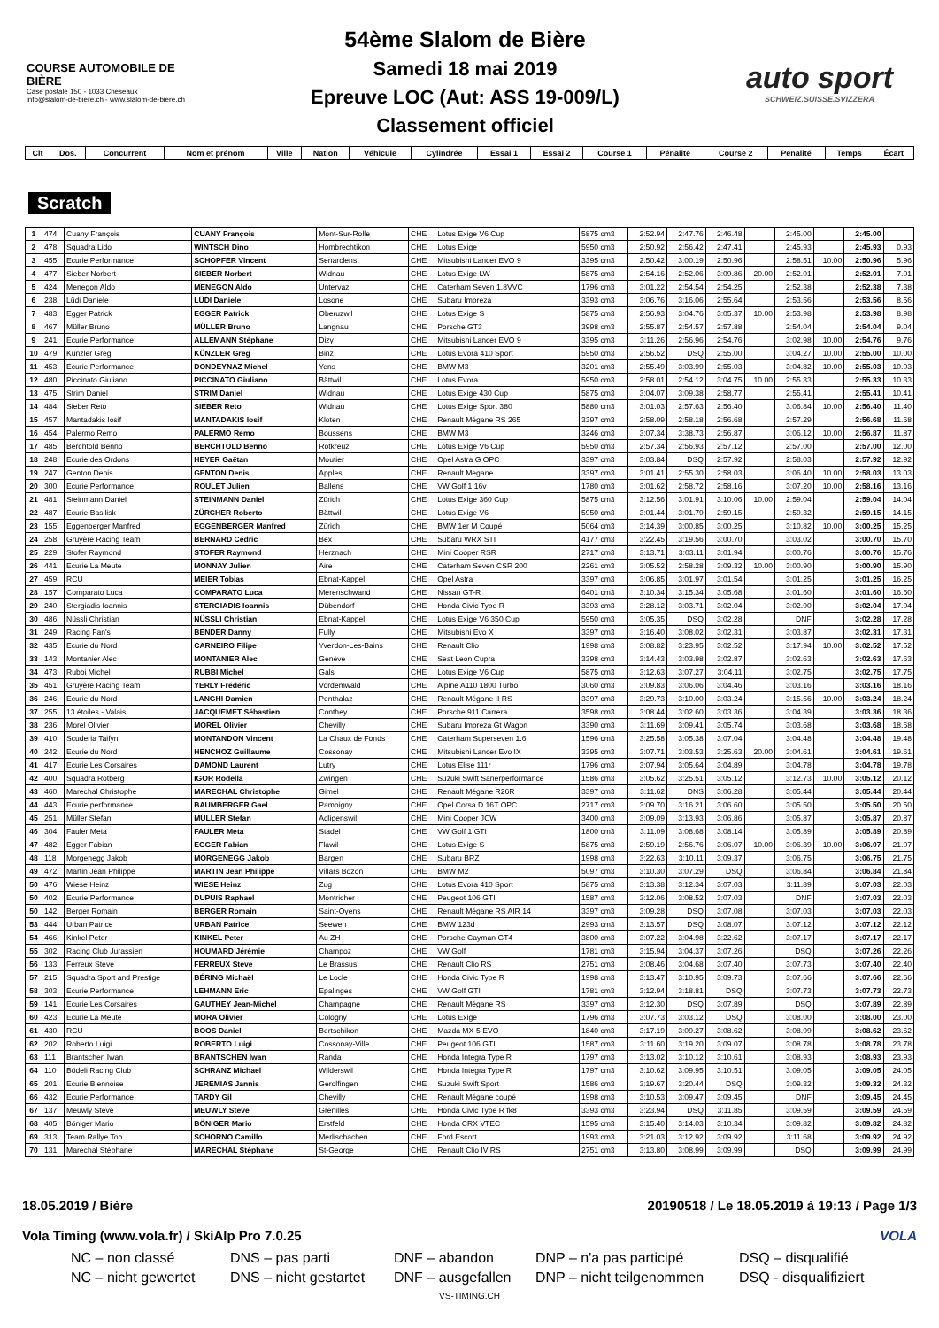COURSE AUTOMOBILE DE BIÈRE
Case postale 150 - 1033 Cheseaux
info@slalom-de-biere.ch - www.slalom-de-biere.ch
54ème Slalom de Bière
Samedi 18 mai 2019
Epreuve LOC (Aut: ASS 19-009/L)
Classement officiel
auto sport
SCHWEIZ.SUISSE.SVIZZERA
| Clt | Dos. | Concurrent | Nom et prénom | Ville | Nation | Véhicule | Cylindrée | Essai 1 | Essai 2 | Course 1 | Pénalité | Course 2 | Pénalité | Temps | Écart |
| --- | --- | --- | --- | --- | --- | --- | --- | --- | --- | --- | --- | --- | --- | --- | --- |
Scratch
| 1 | 474 | Cuany François | CUANY François | Mont-Sur-Rolle | CHE | Lotus Exige V6 Cup | 5875 cm3 | 2:52.94 | 2:47.76 | 2:46.48 | | 2:45.00 | | 2:45.00 | |
| 2 | 478 | Squadra Lido | WINTSCH Dino | Hombrechtikon | CHE | Lotus Exige | 5950 cm3 | 2:50.92 | 2:56.42 | 2:47.41 | | 2:45.93 | | 2:45.93 | 0.93 |
| 3 | 455 | Ecurie Performance | SCHOPFER Vincent | Senarclens | CHE | Mitsubishi Lancer EVO 9 | 3395 cm3 | 2:50.42 | 3:00.19 | 2:50.96 | | 2:58.51 | 10.00 | 2:50.96 | 5.96 |
| 4 | 477 | Sieber Norbert | SIEBER Norbert | Widnau | CHE | Lotus Exige LW | 5875 cm3 | 2:54.16 | 2:52.06 | 3:09.86 | 20.00 | 2:52.01 | | 2:52.01 | 7.01 |
| 5 | 424 | Menegon Aldo | MENEGON Aldo | Untervaz | CHE | Caterham Seven 1.8VVC | 1796 cm3 | 3:01.22 | 2:54.54 | 2:54.25 | | 2:52.38 | | 2:52.38 | 7.38 |
| 6 | 238 | Lüdi Daniele | LÜDI Daniele | Losone | CHE | Subaru Impreza | 3393 cm3 | 3:06.76 | 3:16.06 | 2:55.64 | | 2:53.56 | | 2:53.56 | 8.56 |
| 7 | 483 | Egger Patrick | EGGER Patrick | Oberuzwil | CHE | Lotus Exige S | 5875 cm3 | 2:56.93 | 3:04.76 | 3:05.37 | 10.00 | 2:53.98 | | 2:53.98 | 8.98 |
| 8 | 467 | Müller Bruno | MÜLLER Bruno | Langnau | CHE | Porsche GT3 | 3998 cm3 | 2:55.87 | 2:54.57 | 2:57.88 | | 2:54.04 | | 2:54.04 | 9.04 |
| 9 | 241 | Ecurie Performance | ALLEMANN Stéphane | Dizy | CHE | Mitsubishi Lancer EVO 9 | 3395 cm3 | 3:11.26 | 2:56.96 | 2:54.76 | | 3:02.98 | 10.00 | 2:54.76 | 9.76 |
| 10 | 479 | Künzler Greg | KÜNZLER Greg | Binz | CHE | Lotus Evora 410 Sport | 5950 cm3 | 2:56.52 | DSQ | 2:55.00 | | 3:04.27 | 10.00 | 2:55.00 | 10.00 |
| 11 | 453 | Ecurie Performance | DONDEYNAZ Michel | Yens | CHE | BMW M3 | 3201 cm3 | 2:55.49 | 3:03.99 | 2:55.03 | | 3:04.82 | 10.00 | 2:55.03 | 10.03 |
| 12 | 480 | Piccinato Giuliano | PICCINATO Giuliano | Bättwil | CHE | Lotus Evora | 5950 cm3 | 2:58.01 | 2:54.12 | 3:04.75 | 10.00 | 2:55.33 | | 2:55.33 | 10.33 |
| 13 | 475 | Strim Daniel | STRIM Daniel | Widnau | CHE | Lotus Exige 430 Cup | 5875 cm3 | 3:04.07 | 3:09.38 | 2:58.77 | | 2:55.41 | | 2:55.41 | 10.41 |
| 14 | 484 | Sieber Reto | SIEBER Reto | Widnau | CHE | Lotus Exige Sport 380 | 5880 cm3 | 3:01.03 | 2:57.63 | 2:56.40 | | 3:06.84 | 10.00 | 2:56.40 | 11.40 |
| 15 | 457 | Mantadakis Iosif | MANTADAKIS Iosif | Kloten | CHE | Renault Mégane RS 265 | 3397 cm3 | 2:58.09 | 2:58.18 | 2:56.68 | | 2:57.29 | | 2:56.68 | 11.68 |
| 16 | 454 | Palermo Remo | PALERMO Remo | Boussens | CHE | BMW M3 | 3246 cm3 | 3:07.34 | 3:38.73 | 2:56.87 | | 3:06.12 | 10.00 | 2:56.87 | 11.87 |
| 17 | 485 | Berchtold Benno | BERCHTOLD Benno | Rotkreuz | CHE | Lotus Exige V6 Cup | 5950 cm3 | 2:57.34 | 2:56.93 | 2:57.12 | | 2:57.00 | | 2:57.00 | 12.00 |
| 18 | 248 | Ecurie des Ordons | HEYER Gaëtan | Moutier | CHE | Opel Astra G OPC | 3397 cm3 | 3:03.84 | DSQ | 2:57.92 | | 2:58.03 | | 2:57.92 | 12.92 |
| 19 | 247 | Genton Denis | GENTON Denis | Apples | CHE | Renault Megane | 3397 cm3 | 3:01.41 | 2:55.30 | 2:58.03 | | 3:06.40 | 10.00 | 2:58.03 | 13.03 |
| 20 | 300 | Ecurie Performance | ROULET Julien | Ballens | CHE | VW Golf 1 16v | 1780 cm3 | 3:01.62 | 2:58.72 | 2:58.16 | | 3:07.20 | 10.00 | 2:58.16 | 13.16 |
| 21 | 481 | Steinmann Daniel | STEINMANN Daniel | Zürich | CHE | Lotus Exige 360 Cup | 5875 cm3 | 3:12.56 | 3:01.91 | 3:10.06 | 10.00 | 2:59.04 | | 2:59.04 | 14.04 |
| 22 | 487 | Ecurie Basilisk | ZÜRCHER Roberto | Bättwil | CHE | Lotus Exige V6 | 5950 cm3 | 3:01.44 | 3:01.79 | 2:59.15 | | 2:59.32 | | 2:59.15 | 14.15 |
| 23 | 155 | Eggenberger Manfred | EGGENBERGER Manfred | Zürich | CHE | BMW 1er M Coupé | 5064 cm3 | 3:14.39 | 3:00.85 | 3:00.25 | | 3:10.82 | 10.00 | 3:00.25 | 15.25 |
| 24 | 258 | Gruyère Racing Team | BERNARD Cédric | Bex | CHE | Subaru WRX STI | 4177 cm3 | 3:22.45 | 3:19.56 | 3:00.70 | | 3:03.02 | | 3:00.70 | 15.70 |
| 25 | 229 | Stofer Raymond | STOFER Raymond | Herznach | CHE | Mini Cooper RSR | 2717 cm3 | 3:13.71 | 3:03.11 | 3:01.94 | | 3:00.76 | | 3:00.76 | 15.76 |
| 26 | 441 | Ecurie La Meute | MONNAY Julien | Aire | CHE | Caterham Seven CSR 200 | 2261 cm3 | 3:05.52 | 2:58.28 | 3:09.32 | 10.00 | 3:00.90 | | 3:00.90 | 15.90 |
| 27 | 459 | RCU | MEIER Tobias | Ebnat-Kappel | CHE | Opel Astra | 3397 cm3 | 3:06.85 | 3:01.97 | 3:01.54 | | 3:01.25 | | 3:01.25 | 16.25 |
| 28 | 157 | Comparato Luca | COMPARATO Luca | Merenschwand | CHE | Nissan GT-R | 6401 cm3 | 3:10.34 | 3:15.34 | 3:05.68 | | 3:01.60 | | 3:01.60 | 16.60 |
| 29 | 240 | Stergiadis Ioannis | STERGIADIS Ioannis | Dübendorf | CHE | Honda Civic Type R | 3393 cm3 | 3:28.12 | 3:03.71 | 3:02.04 | | 3:02.90 | | 3:02.04 | 17.04 |
| 30 | 486 | Nüssli Christian | NÜSSLI Christian | Ebnat-Kappel | CHE | Lotus Exige V6 350 Cup | 5950 cm3 | 3:05.35 | DSQ | 3:02.28 | | DNF | | 3:02.28 | 17.28 |
| 31 | 249 | Racing Fan's | BENDER Danny | Fully | CHE | Mitsubishi Evo X | 3397 cm3 | 3:16.40 | 3:08.02 | 3:02.31 | | 3:03.87 | | 3:02.31 | 17.31 |
| 32 | 435 | Ecurie du Nord | CARNEIRO Filipe | Yverdon-Les-Bains | CHE | Renault Clio | 1998 cm3 | 3:08.82 | 3:23.95 | 3:02.52 | | 3:17.94 | 10.00 | 3:02.52 | 17.52 |
| 33 | 143 | Montanier Alec | MONTANIER Alec | Genève | CHE | Seat Leon Cupra | 3398 cm3 | 3:14.43 | 3:03.98 | 3:02.87 | | 3:02.63 | | 3:02.63 | 17.63 |
| 34 | 473 | Rubbi Michel | RUBBI Michel | Gals | CHE | Lotus Exige V6 Cup | 5875 cm3 | 3:12.63 | 3:07.27 | 3:04.11 | | 3:02.75 | | 3:02.75 | 17.75 |
| 35 | 451 | Gruyère Racing Team | YERLY Frédéric | Vordemwald | CHE | Alpine A110 1800 Turbo | 3060 cm3 | 3:09.83 | 3:06.06 | 3:04.46 | | 3:03.16 | | 3:03.16 | 18.16 |
| 36 | 246 | Ecurie du Nord | LANGHI Damien | Penthalaz | CHE | Renault Mégane II RS | 3397 cm3 | 3:29.73 | 3:10.00 | 3:03.24 | | 3:15.56 | 10.00 | 3:03.24 | 18.24 |
| 37 | 255 | 13 étoiles - Valais | JACQUEMET Sébastien | Conthey | CHE | Porsche 911 Carrera | 3598 cm3 | 3:08.44 | 3:02.60 | 3:03.36 | | 3:04.39 | | 3:03.36 | 18.36 |
| 38 | 236 | Morel Olivier | MOREL Olivier | Chevilly | CHE | Subaru Impreza Gt Wagon | 3390 cm3 | 3:11.69 | 3:09.41 | 3:05.74 | | 3:03.68 | | 3:03.68 | 18.68 |
| 39 | 410 | Scuderia Taifyn | MONTANDON Vincent | La Chaux de Fonds | CHE | Caterham Superseven 1.6i | 1596 cm3 | 3:25.58 | 3:05.38 | 3:07.04 | | 3:04.48 | | 3:04.48 | 19.48 |
| 40 | 242 | Ecurie du Nord | HENCHOZ Guillaume | Cossonay | CHE | Mitsubishi Lancer Evo IX | 3395 cm3 | 3:07.71 | 3:03.53 | 3:25.63 | 20.00 | 3:04.61 | | 3:04.61 | 19.61 |
| 41 | 417 | Ecurie Les Corsaires | DAMOND Laurent | Lutry | CHE | Lotus Elise 111r | 1796 cm3 | 3:07.94 | 3:05.64 | 3:04.89 | | 3:04.78 | | 3:04.78 | 19.78 |
| 42 | 400 | Squadra Rotberg | IGOR Rodella | Zwingen | CHE | Suzuki Swift Sanerperformance | 1586 cm3 | 3:05.62 | 3:25.51 | 3:05.12 | | 3:12.73 | 10.00 | 3:05.12 | 20.12 |
| 43 | 460 | Marechal Christophe | MARECHAL Christophe | Gimel | CHE | Renault Mégane R26R | 3397 cm3 | 3:11.62 | DNS | 3:06.28 | | 3:05.44 | | 3:05.44 | 20.44 |
| 44 | 443 | Ecurie performance | BAUMBERGER Gael | Pampigny | CHE | Opel Corsa D 16T OPC | 2717 cm3 | 3:09.70 | 3:16.21 | 3:06.60 | | 3:05.50 | | 3:05.50 | 20.50 |
| 45 | 251 | Müller Stefan | MÜLLER Stefan | Adligenswil | CHE | Mini Cooper JCW | 3400 cm3 | 3:09.09 | 3:13.93 | 3:06.86 | | 3:05.87 | | 3:05.87 | 20.87 |
| 46 | 304 | Fauler Meta | FAULER Meta | Stadel | CHE | VW Golf 1 GTI | 1800 cm3 | 3:11.09 | 3:08.68 | 3:08.14 | | 3:05.89 | | 3:05.89 | 20.89 |
| 47 | 482 | Egger Fabian | EGGER Fabian | Flawil | CHE | Lotus Exige S | 5875 cm3 | 2:59.19 | 2:56.76 | 3:06.07 | 10.00 | 3:06.39 | 10.00 | 3:06.07 | 21.07 |
| 48 | 118 | Morgenegg Jakob | MORGENEGG Jakob | Bargen | CHE | Subaru BRZ | 1998 cm3 | 3:22.63 | 3:10.11 | 3:09.37 | | 3:06.75 | | 3:06.75 | 21.75 |
| 49 | 472 | Martin Jean Philippe | MARTIN Jean Philippe | Villars Bozon | CHE | BMW M2 | 5097 cm3 | 3:10.30 | 3:07.29 | DSQ | | 3:06.84 | | 3:06.84 | 21.84 |
| 50 | 476 | Wiese Heinz | WIESE Heinz | Zug | CHE | Lotus Evora 410 Sport | 5875 cm3 | 3:13.38 | 3:12.34 | 3:07.03 | | 3:11.89 | | 3:07.03 | 22.03 |
| 50 | 402 | Ecurie Performance | DUPUIS Raphael | Montricher | CHE | Peugeot 106 GTI | 1587 cm3 | 3:12.06 | 3:08.52 | 3:07.03 | | DNF | | 3:07.03 | 22.03 |
| 50 | 142 | Berger Romain | BERGER Romain | Saint-Oyens | CHE | Renault Mégane RS AIR 14 | 3397 cm3 | 3:09.28 | DSQ | 3:07.08 | | 3:07.03 | | 3:07.03 | 22.03 |
| 53 | 444 | Urban Patrice | URBAN Patrice | Seewen | CHE | BMW 123d | 2993 cm3 | 3:13.57 | DSQ | 3:08.07 | | 3:07.12 | | 3:07.12 | 22.12 |
| 54 | 466 | Kinkel Peter | KINKEL Peter | Au ZH | CHE | Porsche Cayman GT4 | 3800 cm3 | 3:07.22 | 3:04.98 | 3:22.62 | | 3:07.17 | | 3:07.17 | 22.17 |
| 55 | 302 | Racing Club Jurassien | HOUMARD Jérémie | Champoz | CHE | VW Golf | 1781 cm3 | 3:15.94 | 3:04.37 | 3:07.26 | | DSQ | | 3:07.26 | 22.26 |
| 56 | 133 | Ferreux Steve | FERREUX Steve | Le Brassus | CHE | Renault Clio RS | 2751 cm3 | 3:08.46 | 3:04.68 | 3:07.40 | | 3:07.73 | | 3:07.40 | 22.40 |
| 57 | 215 | Squadra Sport and Prestige | BÉRING Michaël | Le Locle | CHE | Honda Civic Type R | 1998 cm3 | 3:13.47 | 3:10.95 | 3:09.73 | | 3:07.66 | | 3:07.66 | 22.66 |
| 58 | 303 | Ecurie Performance | LEHMANN Eric | Epalinges | CHE | VW Golf GTI | 1781 cm3 | 3:12.94 | 3:18.81 | DSQ | | 3:07.73 | | 3:07.73 | 22.73 |
| 59 | 141 | Ecurie Les Corsaires | GAUTHEY Jean-Michel | Champagne | CHE | Renault Mégane RS | 3397 cm3 | 3:12.30 | DSQ | 3:07.89 | | DSQ | | 3:07.89 | 22.89 |
| 60 | 423 | Ecurie La Meute | MORA Olivier | Cologny | CHE | Lotus Exige | 1796 cm3 | 3:07.73 | 3:03.12 | DSQ | | 3:08.00 | | 3:08.00 | 23.00 |
| 61 | 430 | RCU | BOOS Daniel | Bertschikon | CHE | Mazda MX-5 EVO | 1840 cm3 | 3:17.19 | 3:09.27 | 3:08.62 | | 3:08.99 | | 3:08.62 | 23.62 |
| 62 | 202 | Roberto Luigi | ROBERTO Luigi | Cossonay-Ville | CHE | Peugeot 106 GTI | 1587 cm3 | 3:11.60 | 3:19.20 | 3:09.07 | | 3:08.78 | | 3:08.78 | 23.78 |
| 63 | 111 | Brantschen Iwan | BRANTSCHEN Iwan | Randa | CHE | Honda Integra Type R | 1797 cm3 | 3:13.02 | 3:10.12 | 3:10.61 | | 3:08.93 | | 3:08.93 | 23.93 |
| 64 | 110 | Bödeli Racing Club | SCHRANZ Michael | Wilderswil | CHE | Honda Integra Type R | 1797 cm3 | 3:10.62 | 3:09.95 | 3:10.51 | | 3:09.05 | | 3:09.05 | 24.05 |
| 65 | 201 | Ecurie Biennoise | JEREMIAS Jannis | Gerolfingen | CHE | Suzuki Swift Sport | 1586 cm3 | 3:19.67 | 3:20.44 | DSQ | | 3:09.32 | | 3:09.32 | 24.32 |
| 66 | 432 | Ecurie Performance | TARDY Gil | Chevilly | CHE | Renault Mégane coupé | 1998 cm3 | 3:10.53 | 3:09.47 | 3:09.45 | | DNF | | 3:09.45 | 24.45 |
| 67 | 137 | Meuwly Steve | MEUWLY Steve | Grenilles | CHE | Honda Civic Type R fk8 | 3393 cm3 | 3:23.94 | DSQ | 3:11.85 | | 3:09.59 | | 3:09.59 | 24.59 |
| 68 | 405 | Böniger Mario | BÖNIGER Mario | Erstfeld | CHE | Honda CRX VTEC | 1595 cm3 | 3:15.40 | 3:14.03 | 3:10.34 | | 3:09.82 | | 3:09.82 | 24.82 |
| 69 | 313 | Team Rallye Top | SCHORNO Camillo | Merlischachen | CHE | Ford Escort | 1993 cm3 | 3:21.03 | 3:12.92 | 3:09.92 | | 3:11.68 | | 3:09.92 | 24.92 |
| 70 | 131 | Marechal Stéphane | MARECHAL Stéphane | St-George | CHE | Renault Clio IV RS | 2751 cm3 | 3:13.80 | 3:08.99 | 3:09.99 | | DSQ | | 3:09.99 | 24.99 |
18.05.2019 / Bière 20190518 / Le 18.05.2019 à 19:13 / Page 1/3
Vola Timing (www.vola.fr) / SkiAlp Pro 7.0.25 VOLA
NC – non classé DNS – pas parti DNF – abandon DNP – n'a pas participé DSQ – disqualifié NC – nicht gewertet DNS – nicht gestartet DNF – ausgefallen DNP – nicht teilgenommen DSQ - disqualifiziert
VS-TIMING.CH